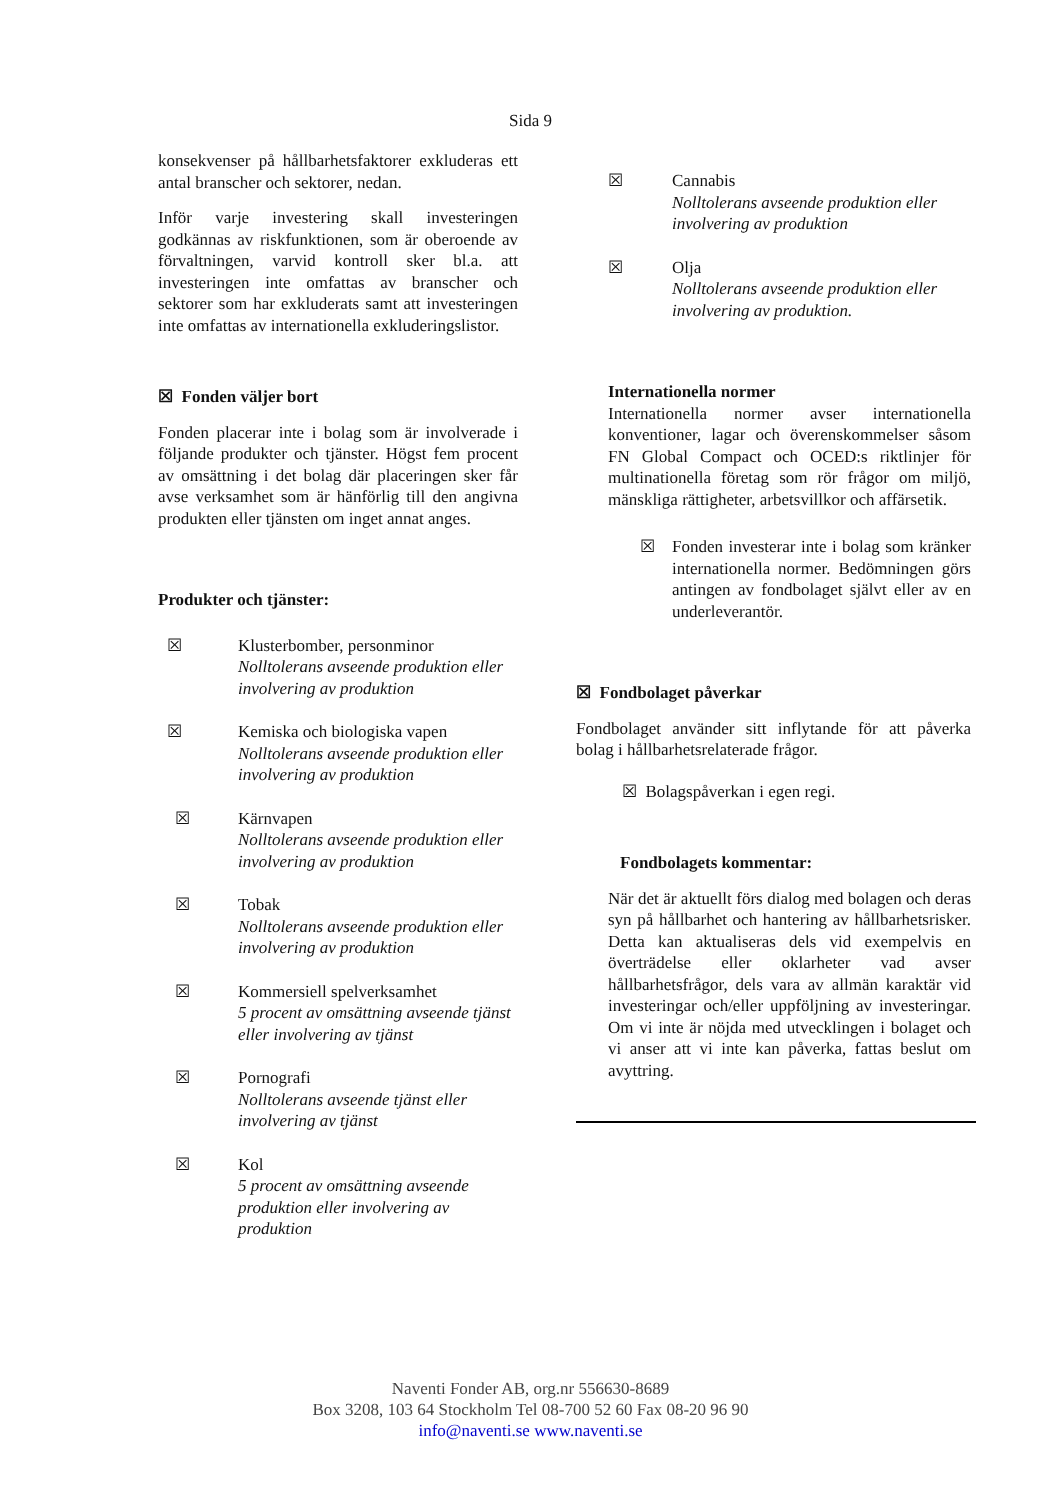Sida 9
konsekvenser på hållbarhetsfaktorer exkluderas ett antal branscher och sektorer, nedan.
Inför varje investering skall investeringen godkännas av riskfunktionen, som är oberoende av förvaltningen, varvid kontroll sker bl.a. att investeringen inte omfattas av branscher och sektorer som har exkluderats samt att investeringen inte omfattas av internationella exkluderingslistor.
☒ Fonden väljer bort
Fonden placerar inte i bolag som är involverade i följande produkter och tjänster. Högst fem procent av omsättning i det bolag där placeringen sker får avse verksamhet som är hänförlig till den angivna produkten eller tjänsten om inget annat anges.
Produkter och tjänster:
☒ Klusterbomber, personminor
Nolltolerans avseende produktion eller involvering av produktion
☒ Kemiska och biologiska vapen
Nolltolerans avseende produktion eller involvering av produktion
☒ Kärnvapen
Nolltolerans avseende produktion eller involvering av produktion
☒ Tobak
Nolltolerans avseende produktion eller involvering av produktion
☒ Kommersiell spelverksamhet
5 procent av omsättning avseende tjänst eller involvering av tjänst
☒ Pornografi
Nolltolerans avseende tjänst eller involvering av tjänst
☒ Kol
5 procent av omsättning avseende produktion eller involvering av produktion
☒ Cannabis
Nolltolerans avseende produktion eller involvering av produktion
☒ Olja
Nolltolerans avseende produktion eller involvering av produktion.
Internationella normer
Internationella normer avser internationella konventioner, lagar och överenskommelser såsom FN Global Compact och OCED:s riktlinjer för multinationella företag som rör frågor om miljö, mänskliga rättigheter, arbetsvillkor och affärsetik.
☒ Fonden investerar inte i bolag som kränker internationella normer. Bedömningen görs antingen av fondbolaget självt eller av en underleverantör.
☒ Fondbolaget påverkar
Fondbolaget använder sitt inflytande för att påverka bolag i hållbarhetsrelaterade frågor.
☒ Bolagspåverkan i egen regi.
Fondbolagets kommentar:
När det är aktuellt förs dialog med bolagen och deras syn på hållbarhet och hantering av hållbarhetsrisker. Detta kan aktualiseras dels vid exempelvis en överträdelse eller oklarheter vad avser hållbarhetsfrågor, dels vara av allmän karaktär vid investeringar och/eller uppföljning av investeringar. Om vi inte är nöjda med utvecklingen i bolaget och vi anser att vi inte kan påverka, fattas beslut om avyttring.
Naventi Fonder AB, org.nr 556630-8689
Box 3208, 103 64 Stockholm Tel 08-700 52 60 Fax 08-20 96 90
info@naventi.se www.naventi.se